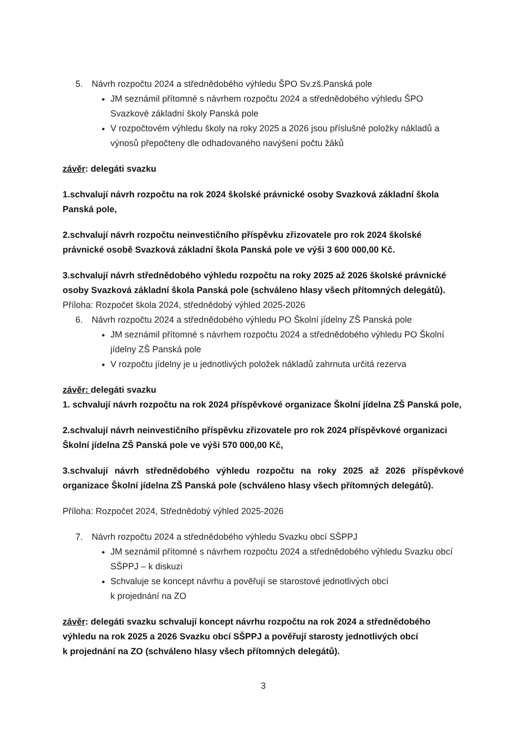5. Návrh rozpočtu 2024 a střednědobého výhledu ŠPO Sv.zš.Panská pole
JM seznámil přítomné s návrhem rozpočtu 2024 a střednědobého výhledu ŠPO Svazkové základní školy Panská pole
V rozpočtovém výhledu školy na roky 2025 a 2026 jsou příslušné položky nákladů a výnosů přepočteny dle odhadovaného navýšení počtu žáků
závěr: delegáti svazku
1.schvalují návrh rozpočtu na rok 2024 školské právnické osoby Svazková základní škola Panská pole,
2.schvalují návrh rozpočtu neinvestičního příspěvku zřizovatele pro rok 2024 školské právnické osobě Svazková základní škola Panská pole ve výši 3 600 000,00 Kč.
3.schvalují návrh střednědobého výhledu rozpočtu na roky 2025 až 2026 školské právnické osoby Svazková základní škola Panská pole (schváleno hlasy všech přítomných delegátů).
Příloha: Rozpočet škola 2024, střednědobý výhled 2025-2026
6. Návrh rozpočtu 2024 a střednědobého výhledu PO Školní jídelny ZŠ Panská pole
JM seznámil přítomné s návrhem rozpočtu 2024 a střednědobého výhledu PO Školní jídelny ZŠ Panská pole
V rozpočtu jídelny je u jednotlivých položek nákladů zahrnuta určitá rezerva
závěr: delegáti svazku
1. schvalují návrh rozpočtu na rok 2024 příspěvkové organizace Školní jídelna ZŠ Panská pole,
2.schvalují návrh neinvestičního příspěvku zřizovatele pro rok 2024 příspěvkové organizaci Školní jídelna ZŠ Panská pole ve výši 570 000,00 Kč,
3.schvalují návrh střednědobého výhledu rozpočtu na roky 2025 až 2026 příspěvkové organizace Školní jídelna ZŠ Panská pole (schváleno hlasy všech přítomných delegátů).
Příloha: Rozpočet 2024, Střednědobý výhled 2025-2026
7. Návrh rozpočtu 2024 a střednědobého výhledu Svazku obcí SŠPPJ
JM seznámil přítomné s návrhem rozpočtu 2024 a střednědobého výhledu Svazku obcí SŠPPJ – k diskuzi
Schvaluje se koncept návrhu a pověřují se starostové jednotlivých obcí
k projednání na ZO
závěr: delegáti svazku schvalují koncept návrhu rozpočtu na rok 2024 a střednědobého výhledu na rok 2025 a 2026 Svazku obcí SŠPPJ a pověřují starosty jednotlivých obcí
k projednání na ZO (schváleno hlasy všech přítomných delegátů).
3